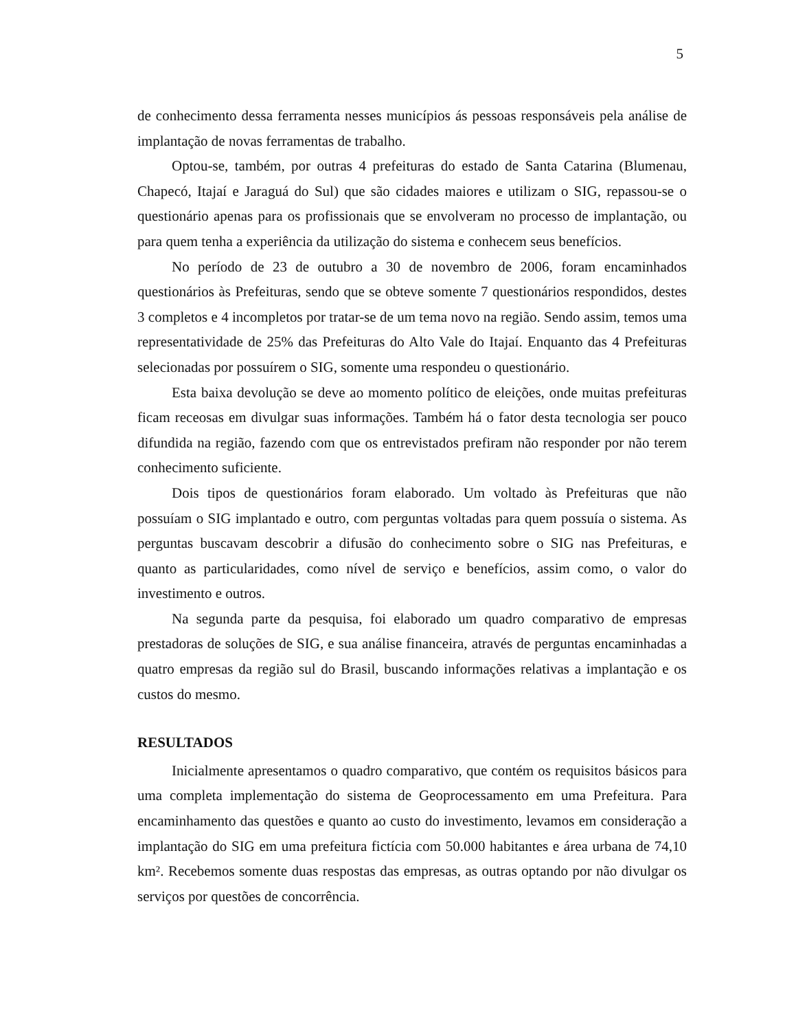5
de conhecimento dessa ferramenta nesses municípios ás pessoas responsáveis pela análise de implantação de novas ferramentas de trabalho.
Optou-se, também, por outras 4 prefeituras do estado de Santa Catarina (Blumenau, Chapecó, Itajaí e Jaraguá do Sul) que são cidades maiores e utilizam o SIG, repassou-se o questionário apenas para os profissionais que se envolveram no processo de implantação, ou para quem tenha a experiência da utilização do sistema e conhecem seus benefícios.
No período de 23 de outubro a 30 de novembro de 2006, foram encaminhados questionários às Prefeituras, sendo que se obteve somente 7 questionários respondidos, destes 3 completos e 4 incompletos por tratar-se de um tema novo na região. Sendo assim, temos uma representatividade de 25% das Prefeituras do Alto Vale do Itajaí. Enquanto das 4 Prefeituras selecionadas por possuírem o SIG, somente uma respondeu o questionário.
Esta baixa devolução se deve ao momento político de eleições, onde muitas prefeituras ficam receosas em divulgar suas informações. Também há o fator desta tecnologia ser pouco difundida na região, fazendo com que os entrevistados prefiram não responder por não terem conhecimento suficiente.
Dois tipos de questionários foram elaborado. Um voltado às Prefeituras que não possuíam o SIG implantado e outro, com perguntas voltadas para quem possuía o sistema. As perguntas buscavam descobrir a difusão do conhecimento sobre o SIG nas Prefeituras, e quanto as particularidades, como nível de serviço e benefícios, assim como, o valor do investimento e outros.
Na segunda parte da pesquisa, foi elaborado um quadro comparativo de empresas prestadoras de soluções de SIG, e sua análise financeira, através de perguntas encaminhadas a quatro empresas da região sul do Brasil, buscando informações relativas a implantação e os custos do mesmo.
RESULTADOS
Inicialmente apresentamos o quadro comparativo, que contém os requisitos básicos para uma completa implementação do sistema de Geoprocessamento em uma Prefeitura. Para encaminhamento das questões e quanto ao custo do investimento, levamos em consideração a implantação do SIG em uma prefeitura fictícia com 50.000 habitantes e área urbana de 74,10 km². Recebemos somente duas respostas das empresas, as outras optando por não divulgar os serviços por questões de concorrência.